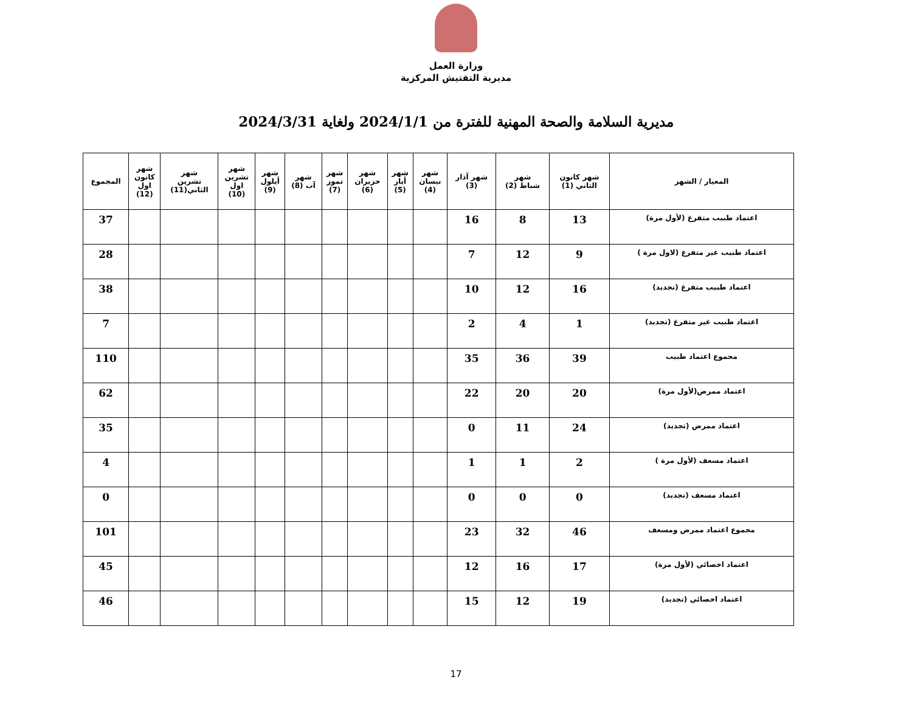وزارة العمل
مديرية التفتيش المركزية
مديرية السلامة والصحة المهنية للفترة من 2024/1/1 ولغاية 2024/3/31
| المعيار / الشهر | شهر كانون الثاني (1) | شهر شباط (2) | شهر آذار (3) | شهر نيسان (4) | شهر أيار (5) | شهر حزيران (6) | شهر تموز (7) | شهر آب (8) | شهر أيلول (9) | شهر تشرين اول (10) | شهر تشرين الثاني(11) | شهر كانون اول (12) | المجموع |
| --- | --- | --- | --- | --- | --- | --- | --- | --- | --- | --- | --- | --- | --- |
| اعتماد طبيب متفرغ (لأول مرة) | 13 | 8 | 16 | | | | | | | | | | 37 |
| اعتماد طبيب غير متفرغ (لاول مرة ) | 9 | 12 | 7 | | | | | | | | | | 28 |
| اعتماد طبيب متفرغ (تجديد) | 16 | 12 | 10 | | | | | | | | | | 38 |
| اعتماد طبيب غير متفرغ (تجديد) | 1 | 4 | 2 | | | | | | | | | | 7 |
| مجموع اعتماد طبيب | 39 | 36 | 35 | | | | | | | | | | 110 |
| اعتماد ممرض(لأول مرة) | 20 | 20 | 22 | | | | | | | | | | 62 |
| اعتماد ممرض (تجديد) | 24 | 11 | 0 | | | | | | | | | | 35 |
| اعتماد مسعف (لأول مرة ) | 2 | 1 | 1 | | | | | | | | | | 4 |
| اعتماد مسعف (تجديد) | 0 | 0 | 0 | | | | | | | | | | 0 |
| مجموع اعتماد ممرض ومسعف | 46 | 32 | 23 | | | | | | | | | | 101 |
| اعتماد اخصائي (لأول مرة) | 17 | 16 | 12 | | | | | | | | | | 45 |
| اعتماد اخصائي (تجديد) | 19 | 12 | 15 | | | | | | | | | | 46 |
17